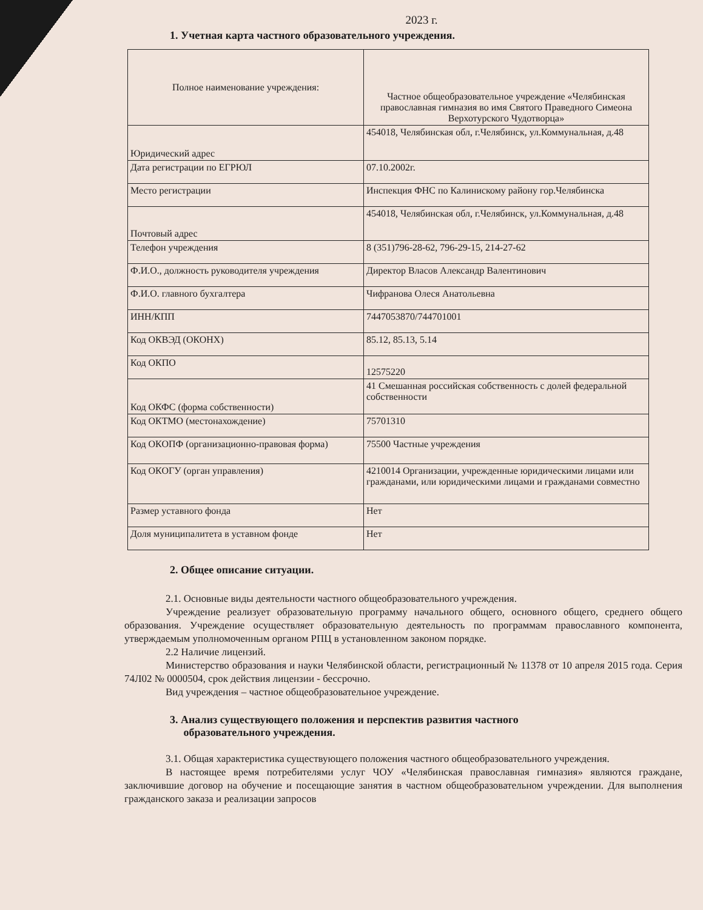2023 г.
1. Учетная карта частного образовательного учреждения.
| Полное наименование учреждения: | Частное общеобразовательное учреждение «Челябинская православная гимназия во имя Святого Праведного Симеона Верхотурского Чудотворца» |
| Юридический адрес | 454018, Челябинская обл, г.Челябинск, ул.Коммунальная, д.48 |
| Дата регистрации по ЕГРЮЛ | 07.10.2002г. |
| Место регистрации | Инспекция ФНС по Калинискому району гор.Челябинска |
| Почтовый адрес | 454018, Челябинская обл, г.Челябинск, ул.Коммунальная, д.48 |
| Телефон учреждения | 8 (351)796-28-62, 796-29-15, 214-27-62 |
| Ф.И.О., должность руководителя учреждения | Директор Власов Александр Валентинович |
| Ф.И.О. главного бухгалтера | Чифранова Олеся Анатольевна |
| ИНН/КПП | 7447053870/744701001 |
| Код ОКВЭД (ОКОНХ) | 85.12, 85.13, 5.14 |
| Код ОКПО | 12575220 |
| Код ОКФС (форма собственности) | 41 Смешанная российская собственность с долей федеральной собственности |
| Код ОКТМО (местонахождение) | 75701310 |
| Код ОКОПФ (организационно-правовая форма) | 75500 Частные учреждения |
| Код ОКОГУ (орган управления) | 4210014 Организации, учрежденные юридическими лицами или гражданами, или юридическими лицами и гражданами совместно |
| Размер уставного фонда | Нет |
| Доля муниципалитета в уставном фонде | Нет |
2. Общее описание ситуации.
2.1. Основные виды деятельности частного общеобразовательного учреждения.
Учреждение реализует образовательную программу начального общего, основного общего, среднего общего образования. Учреждение осуществляет образовательную деятельность по программам православного компонента, утверждаемым уполномоченным органом РПЦ в установленном законом порядке.
2.2 Наличие лицензий.
Министерство образования и науки Челябинской области, регистрационный № 11378 от 10 апреля 2015 года. Серия 74Л02 № 0000504, срок действия лицензии - бессрочно.
Вид учреждения – частное общеобразовательное учреждение.
3. Анализ существующего положения и перспектив развития частного
образовательного учреждения.
3.1. Общая характеристика существующего положения частного общеобразовательного учреждения.
В настоящее время потребителями услуг ЧОУ «Челябинская православная гимназия» являются граждане, заключившие договор на обучение и посещающие занятия в частном общеобразовательном учреждении. Для выполнения гражданского заказа и реализации запросов